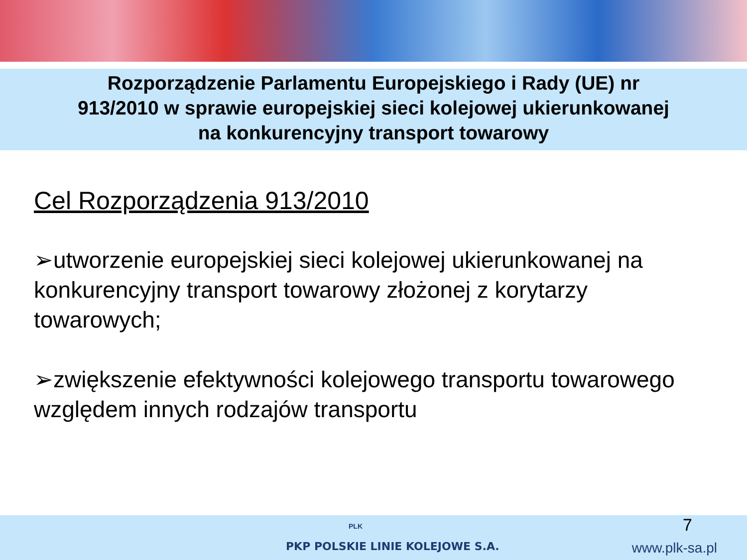Rozporządzenie Parlamentu Europejskiego i Rady (UE) nr
913/2010 w sprawie europejskiej sieci kolejowej ukierunkowanej
na konkurencyjny transport towarowy
Cel Rozporządzenia 913/2010
➢utworzenie europejskiej sieci kolejowej ukierunkowanej na konkurencyjny transport towarowy złożonej z korytarzy towarowych;
➢zwiększenie efektywności kolejowego transportu towarowego względem innych rodzajów transportu
PLK
PKP POLSKIE LINIE KOLEJOWE S.A.
7
www.plk-sa.pl